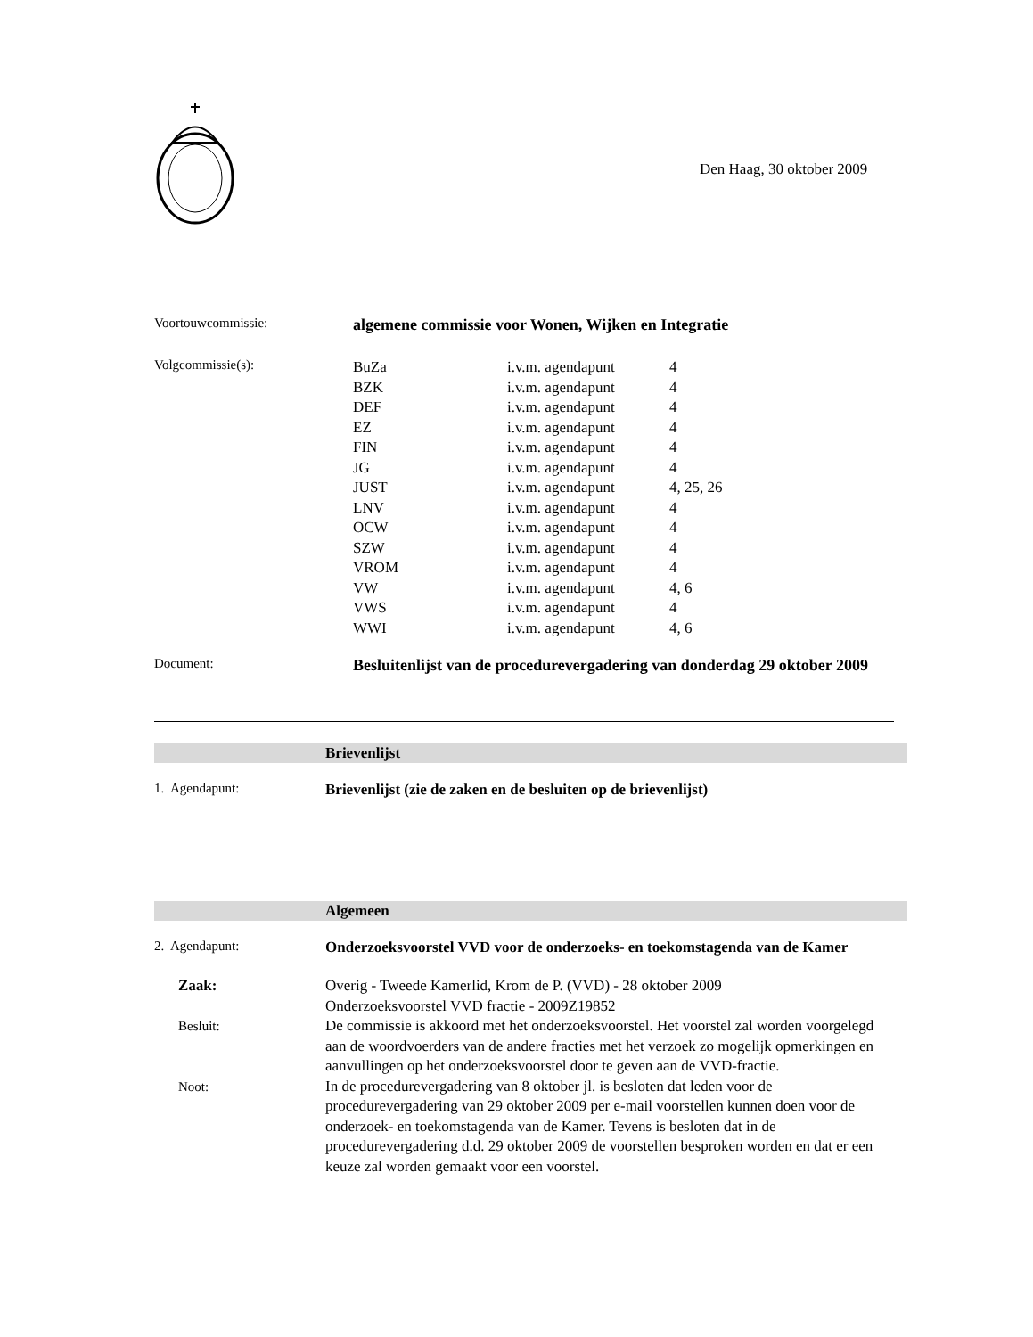Den Haag, 30 oktober 2009
Voortouwcommissie:
algemene commissie voor Wonen, Wijken en Integratie
Volgcommissie(s):
| BuZa | i.v.m. agendapunt | 4 |
| BZK | i.v.m. agendapunt | 4 |
| DEF | i.v.m. agendapunt | 4 |
| EZ | i.v.m. agendapunt | 4 |
| FIN | i.v.m. agendapunt | 4 |
| JG | i.v.m. agendapunt | 4 |
| JUST | i.v.m. agendapunt | 4, 25, 26 |
| LNV | i.v.m. agendapunt | 4 |
| OCW | i.v.m. agendapunt | 4 |
| SZW | i.v.m. agendapunt | 4 |
| VROM | i.v.m. agendapunt | 4 |
| VW | i.v.m. agendapunt | 4, 6 |
| VWS | i.v.m. agendapunt | 4 |
| WWI | i.v.m. agendapunt | 4, 6 |
Document:
Besluitenlijst van de procedurevergadering van donderdag 29 oktober 2009
Brievenlijst
1. Agendapunt: Brievenlijst (zie de zaken en de besluiten op de brievenlijst)
Algemeen
2. Agendapunt: Onderzoeksvoorstel VVD voor de onderzoeks- en toekomstagenda van de Kamer
Zaak: Overig - Tweede Kamerlid, Krom de P. (VVD) - 28 oktober 2009
Onderzoeksvoorstel VVD fractie - 2009Z19852
Besluit: De commissie is akkoord met het onderzoeksvoorstel. Het voorstel zal worden voorgelegd aan de woordvoerders van de andere fracties met het verzoek zo mogelijk opmerkingen en aanvullingen op het onderzoeksvoorstel door te geven aan de VVD-fractie.
Noot: In de procedurevergadering van 8 oktober jl. is besloten dat leden voor de procedurevergadering van 29 oktober 2009 per e-mail voorstellen kunnen doen voor de onderzoek- en toekomstagenda van de Kamer. Tevens is besloten dat in de procedurevergadering d.d. 29 oktober 2009 de voorstellen besproken worden en dat er een keuze zal worden gemaakt voor een voorstel.